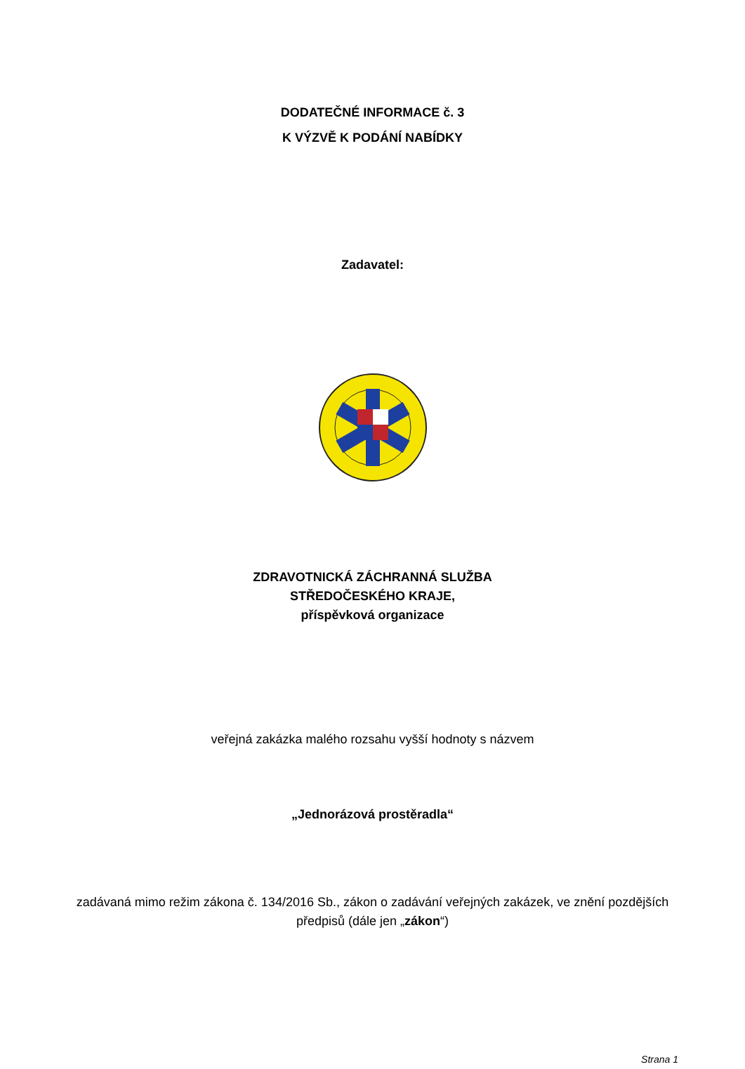DODATEČNÉ INFORMACE č. 3
K VÝZVĚ K PODÁNÍ NABÍDKY
Zadavatel:
ZDRAVOTNICKÁ ZÁCHRANNÁ SLUŽBA
STŘEDOČESKÉHO KRAJE,
příspěvková organizace
veřejná zakázka malého rozsahu vyšší hodnoty s názvem
„Jednorázová prostěradla“
zadávaná mimo režim zákona č. 134/2016 Sb., zákon o zadávání veřejných zakázek, ve znění pozdějších předpisů (dále jen „zákon“)
Strana 1